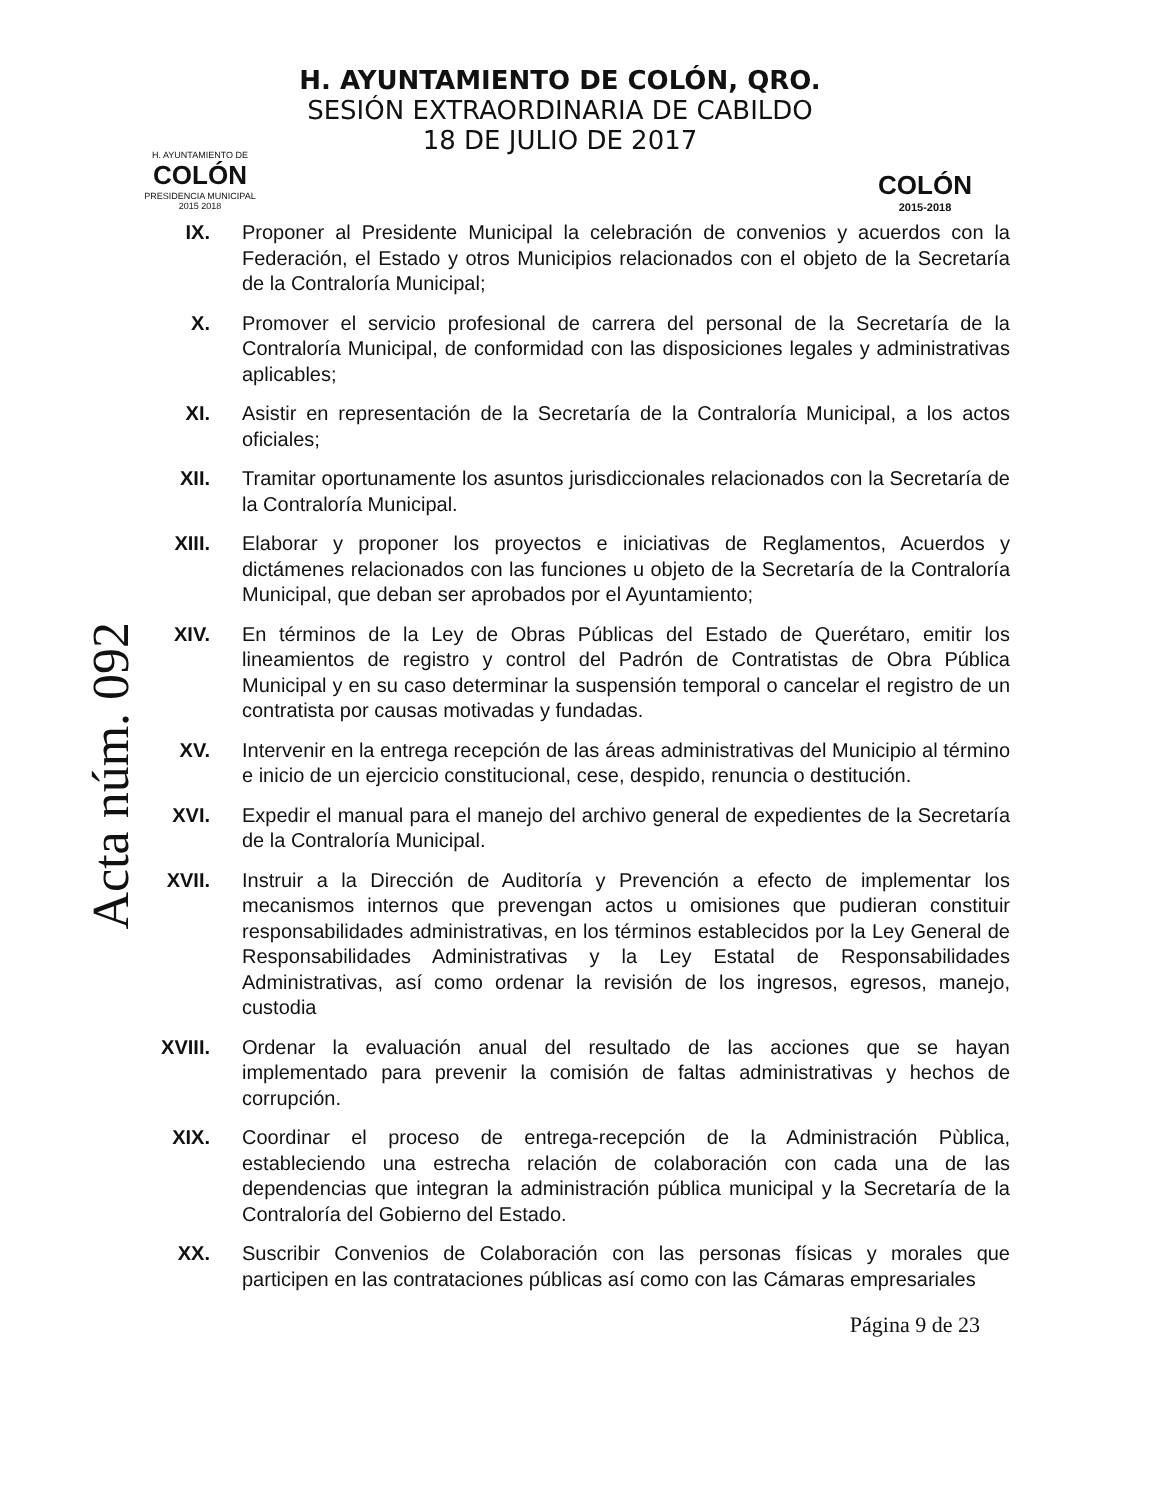H. AYUNTAMIENTO DE
COLÓN
PRESIDENCIA MUNICIPAL
2015 2018
H. AYUNTAMIENTO DE COLÓN, QRO.
SESIÓN EXTRAORDINARIA DE CABILDO
18 DE JULIO DE 2017
COLÓN
2015-2018
Acta núm. 092
IX. Proponer al Presidente Municipal la celebración de convenios y acuerdos con la Federación, el Estado y otros Municipios relacionados con el objeto de la Secretaría de la Contraloría Municipal;
X. Promover el servicio profesional de carrera del personal de la Secretaría de la Contraloría Municipal, de conformidad con las disposiciones legales y administrativas aplicables;
XI. Asistir en representación de la Secretaría de la Contraloría Municipal, a los actos oficiales;
XII. Tramitar oportunamente los asuntos jurisdiccionales relacionados con la Secretaría de la Contraloría Municipal.
XIII. Elaborar y proponer los proyectos e iniciativas de Reglamentos, Acuerdos y dictámenes relacionados con las funciones u objeto de la Secretaría de la Contraloría Municipal, que deban ser aprobados por el Ayuntamiento;
XIV. En términos de la Ley de Obras Públicas del Estado de Querétaro, emitir los lineamientos de registro y control del Padrón de Contratistas de Obra Pública Municipal y en su caso determinar la suspensión temporal o cancelar el registro de un contratista por causas motivadas y fundadas.
XV. Intervenir en la entrega recepción de las áreas administrativas del Municipio al término e inicio de un ejercicio constitucional, cese, despido, renuncia o destitución.
XVI. Expedir el manual para el manejo del archivo general de expedientes de la Secretaría de la Contraloría Municipal.
XVII. Instruir a la Dirección de Auditoría y Prevención a efecto de implementar los mecanismos internos que prevengan actos u omisiones que pudieran constituir responsabilidades administrativas, en los términos establecidos por la Ley General de Responsabilidades Administrativas y la Ley Estatal de Responsabilidades Administrativas, así como ordenar la revisión de los ingresos, egresos, manejo, custodia
XVIII.
Ordenar la evaluación anual del resultado de las acciones que se hayan implementado para prevenir la comisión de faltas administrativas y hechos de corrupción.
XIX. Coordinar el proceso de entrega-recepción de la Administración Pùblica, estableciendo una estrecha relación de colaboración con cada una de las dependencias que integran la administración pública municipal y la Secretaría de la Contraloría del Gobierno del Estado.
XX. Suscribir Convenios de Colaboración con las personas físicas y morales que participen en las contrataciones públicas así como con las Cámaras empresariales
Página 9 de 23